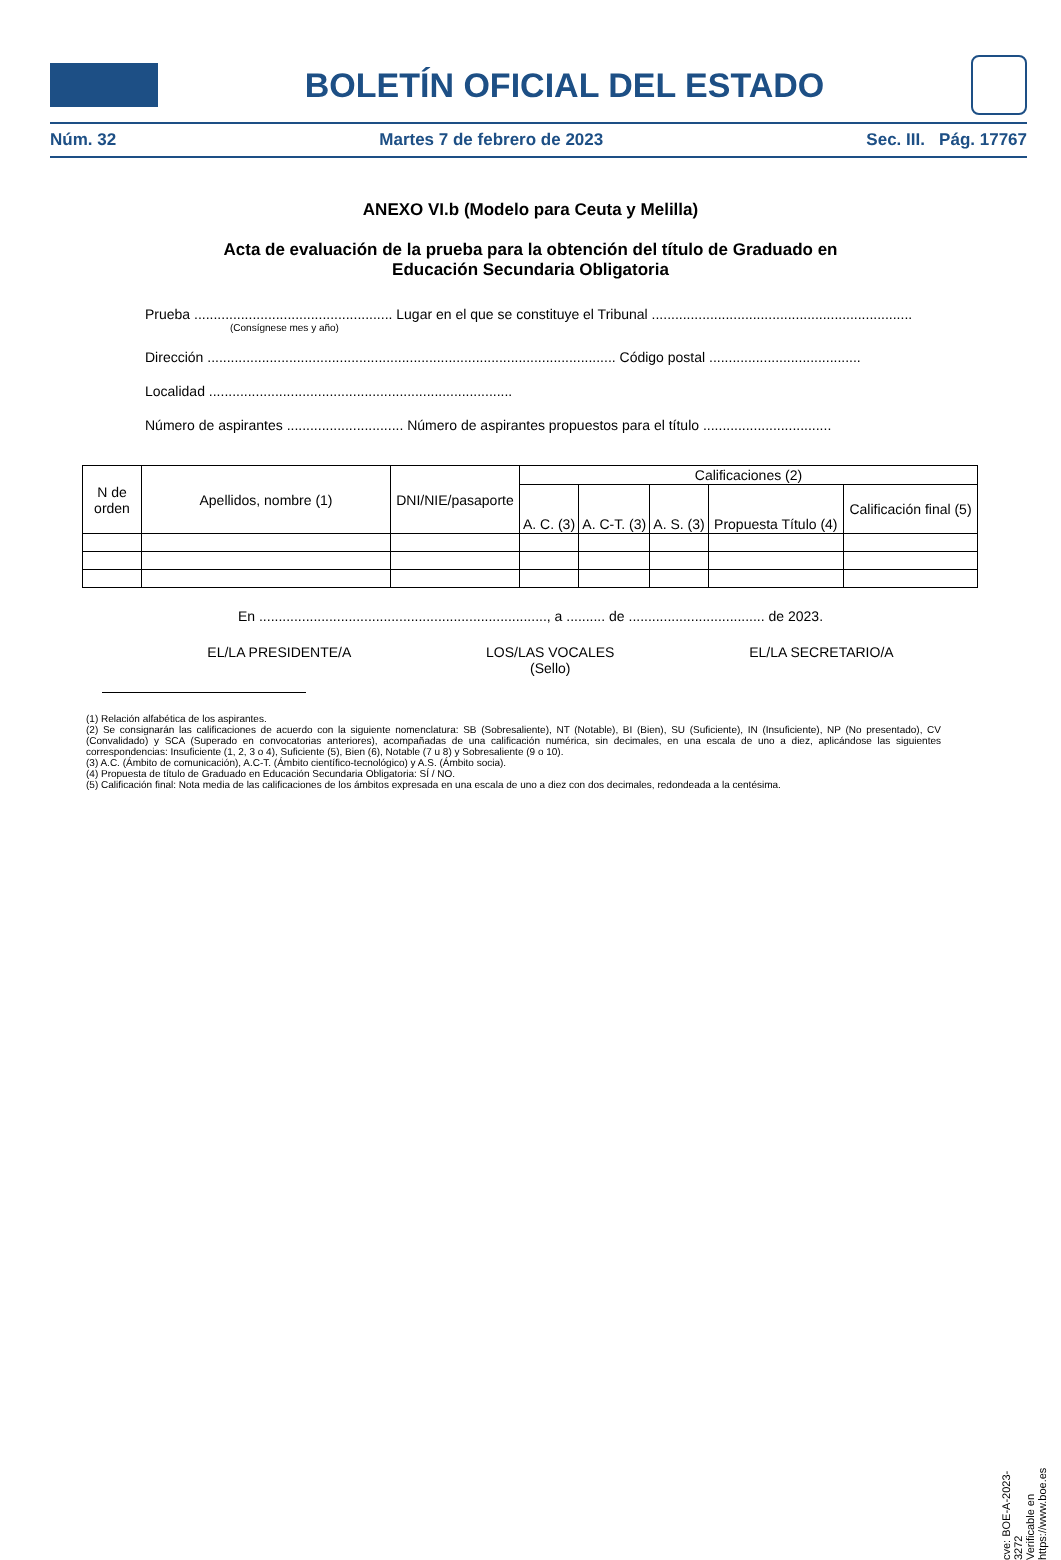BOLETÍN OFICIAL DEL ESTADO
Núm. 32 Martes 7 de febrero de 2023 Sec. III. Pág. 17767
ANEXO VI.b (Modelo para Ceuta y Melilla)
Acta de evaluación de la prueba para la obtención del título de Graduado en
Educación Secundaria Obligatoria
Prueba ................................................... Lugar en el que se constituye el Tribunal ...................................................................
(Consígnese mes y año)
Dirección ......................................................................................................... Código postal .......................................
Localidad ..............................................................................
Número de aspirantes .............................. Número de aspirantes propuestos para el título .................................
| N de orden | Apellidos, nombre (1) | DNI/NIE/pasaporte | Calificaciones (2) | | | | |
| --- | --- | --- | --- | --- | --- | --- | --- |
| | | | A. C. (3) | A. C-T. (3) | A. S. (3) | Propuesta Título (4) | Calificación final (5) |
En .........................................................................., a .......... de ................................... de 2023.
EL/LA PRESIDENTE/A LOS/LAS VOCALES
(Sello) EL/LA SECRETARIO/A
(1) Relación alfabética de los aspirantes.
(2) Se consignarán las calificaciones de acuerdo con la siguiente nomenclatura: SB (Sobresaliente), NT (Notable), BI (Bien), SU (Suficiente), IN (Insuficiente), NP (No presentado), CV (Convalidado) y SCA (Superado en convocatorias anteriores), acompañadas de una calificación numérica, sin decimales, en una escala de uno a diez, aplicándose las siguientes correspondencias: Insuficiente (1, 2, 3 o 4), Suficiente (5), Bien (6), Notable (7 u 8) y Sobresaliente (9 o 10).
(3) A.C. (Ámbito de comunicación), A.C-T. (Ámbito científico-tecnológico) y A.S. (Ámbito socia).
(4) Propuesta de título de Graduado en Educación Secundaria Obligatoria: SÍ / NO.
(5) Calificación final: Nota media de las calificaciones de los ámbitos expresada en una escala de uno a diez con dos decimales, redondeada a la centésima.
cve: BOE-A-2023-3272
Verificable en https://www.boe.es